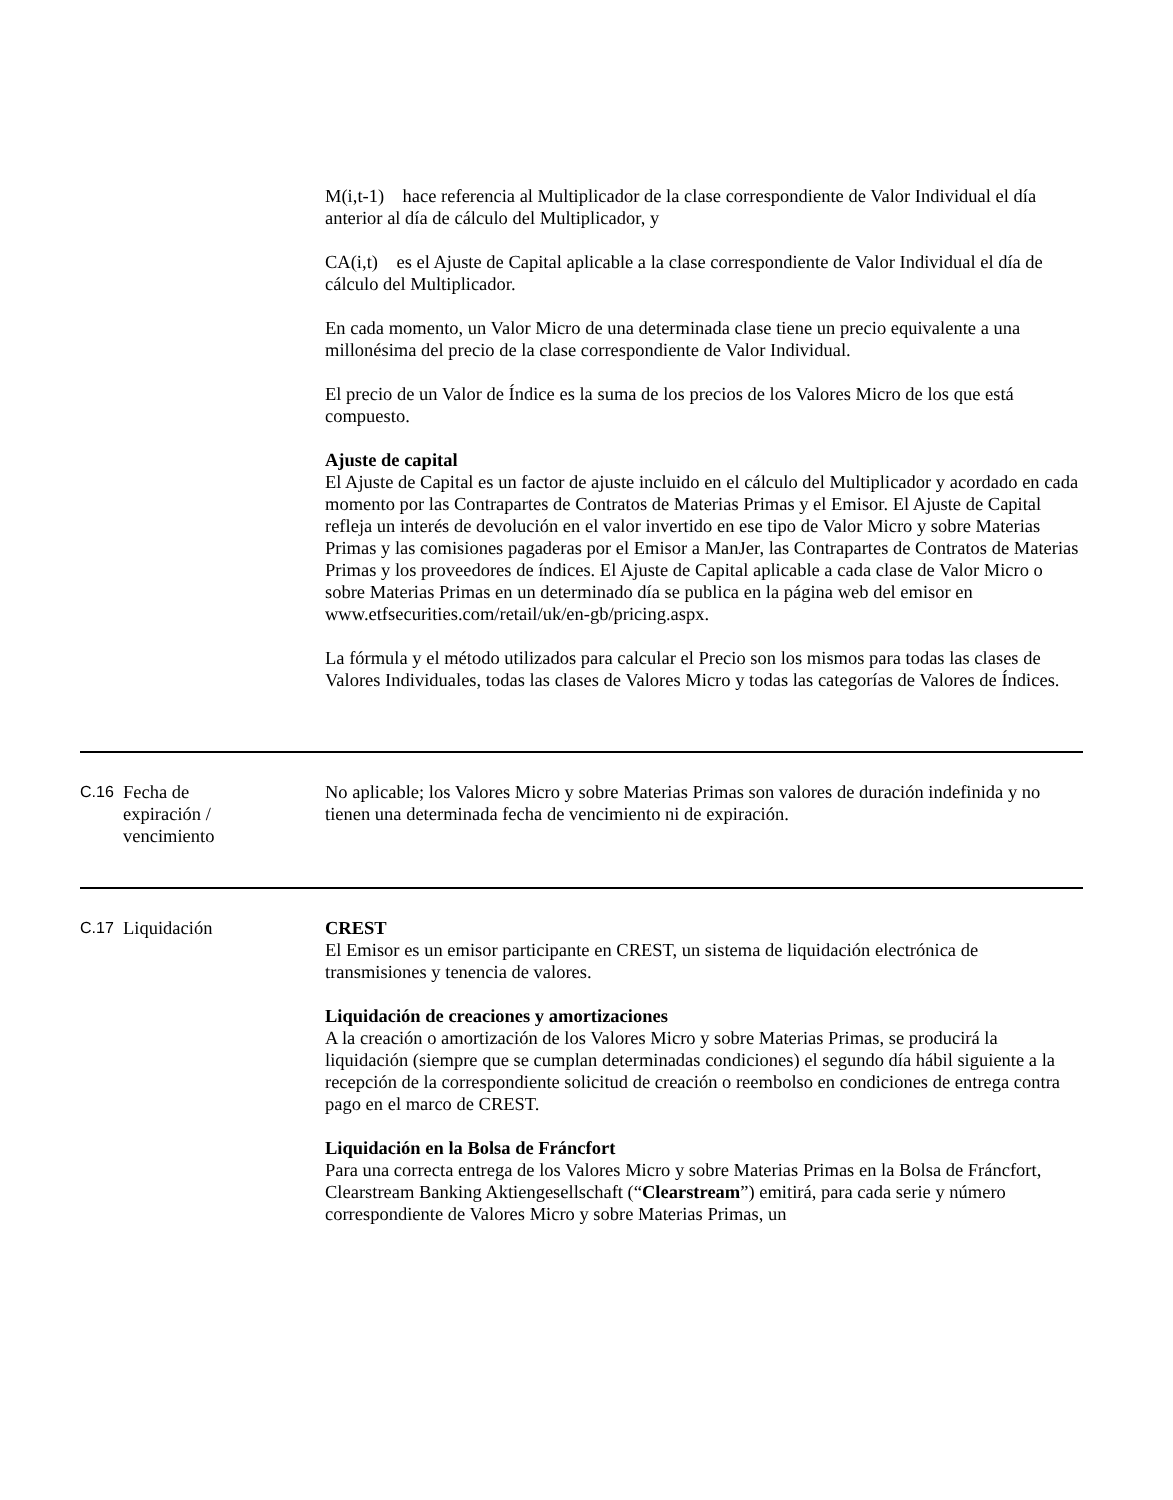M(i,t-1) hace referencia al Multiplicador de la clase correspondiente de Valor Individual el día anterior al día de cálculo del Multiplicador, y
CA(i,t) es el Ajuste de Capital aplicable a la clase correspondiente de Valor Individual el día de cálculo del Multiplicador.
En cada momento, un Valor Micro de una determinada clase tiene un precio equivalente a una millonésima del precio de la clase correspondiente de Valor Individual.
El precio de un Valor de Índice es la suma de los precios de los Valores Micro de los que está compuesto.
Ajuste de capital
El Ajuste de Capital es un factor de ajuste incluido en el cálculo del Multiplicador y acordado en cada momento por las Contrapartes de Contratos de Materias Primas y el Emisor. El Ajuste de Capital refleja un interés de devolución en el valor invertido en ese tipo de Valor Micro y sobre Materias Primas y las comisiones pagaderas por el Emisor a ManJer, las Contrapartes de Contratos de Materias Primas y los proveedores de índices. El Ajuste de Capital aplicable a cada clase de Valor Micro o sobre Materias Primas en un determinado día se publica en la página web del emisor en www.etfsecurities.com/retail/uk/en-gb/pricing.aspx.
La fórmula y el método utilizados para calcular el Precio son los mismos para todas las clases de Valores Individuales, todas las clases de Valores Micro y todas las categorías de Valores de Índices.
| C.16 | Fecha de expiración / vencimiento | No aplicable; los Valores Micro y sobre Materias Primas son valores de duración indefinida y no tienen una determinada fecha de vencimiento ni de expiración. |
| C.17 | Liquidación | CREST El Emisor es un emisor participante en CREST, un sistema de liquidación electrónica de transmisiones y tenencia de valores. Liquidación de creaciones y amortizaciones A la creación o amortización de los Valores Micro y sobre Materias Primas, se producirá la liquidación (siempre que se cumplan determinadas condiciones) el segundo día hábil siguiente a la recepción de la correspondiente solicitud de creación o reembolso en condiciones de entrega contra pago en el marco de CREST. Liquidación en la Bolsa de Fráncfort Para una correcta entrega de los Valores Micro y sobre Materias Primas en la Bolsa de Fráncfort, Clearstream Banking Aktiengesellschaft (“ Clearstream ”) emitirá, para cada serie y número correspondiente de Valores Micro y sobre Materias Primas, un |